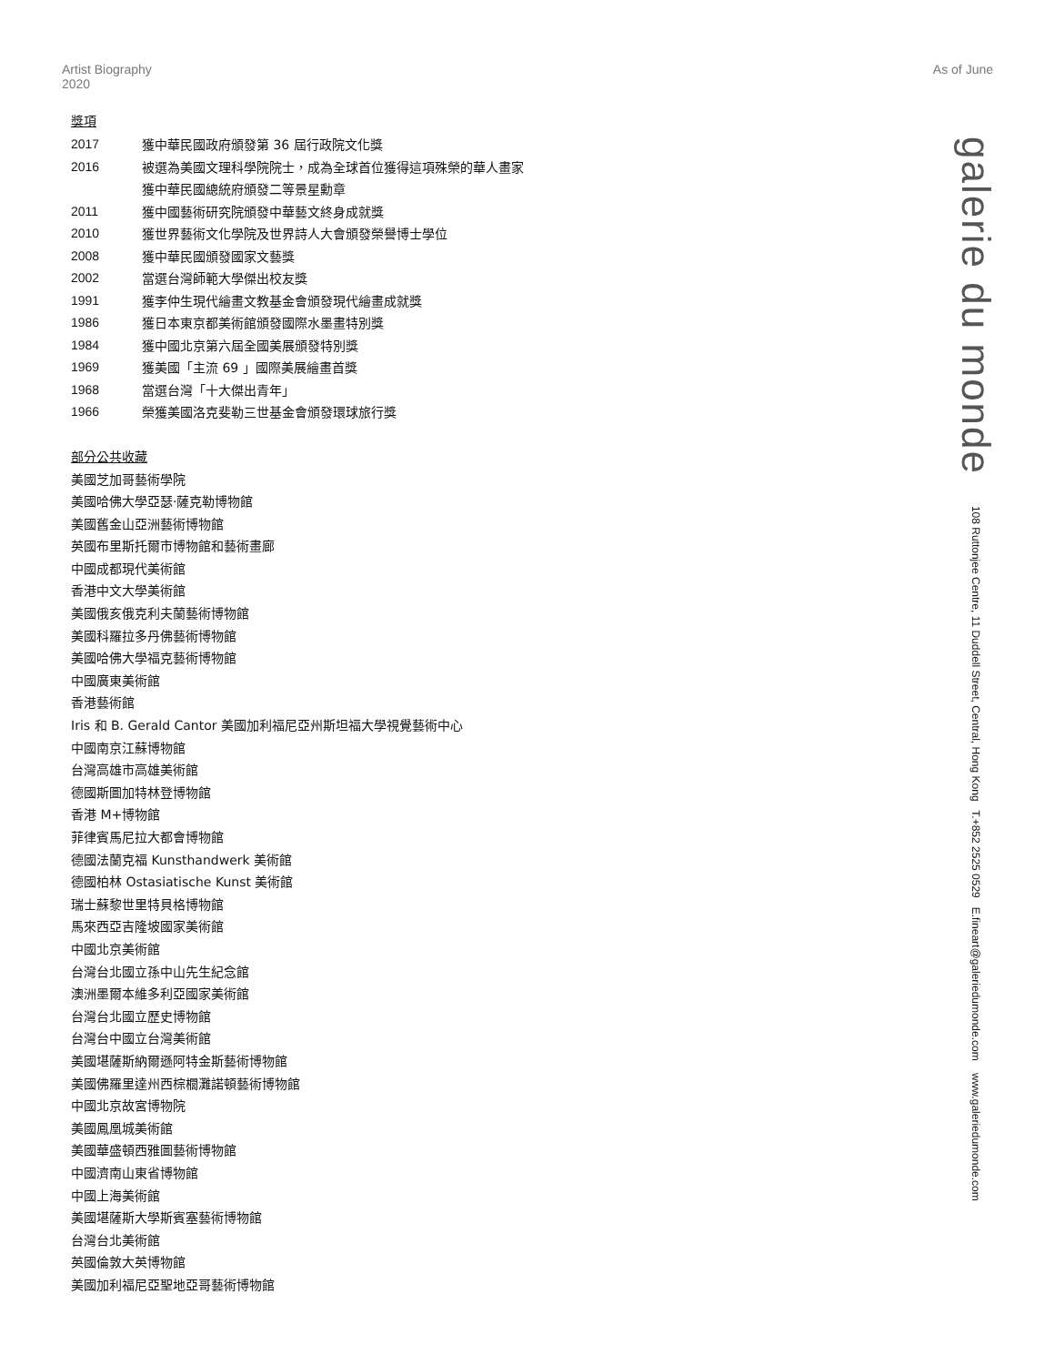Artist Biography
2020
As of June
獎項
| 2017 | 獲中華民國政府頒發第 36 屆行政院文化獎 |
| 2016 | 被選為美國文理科學院院士，成為全球首位獲得這項殊榮的華人畫家 |
| | 獲中華民國總統府頒發二等景星勳章 |
| 2011 | 獲中國藝術研究院頒發中華藝文終身成就獎 |
| 2010 | 獲世界藝術文化學院及世界詩人大會頒發榮譽博士學位 |
| 2008 | 獲中華民國頒發國家文藝獎 |
| 2002 | 當選台灣師範大學傑出校友獎 |
| 1991 | 獲李仲生現代繪畫文教基金會頒發現代繪畫成就獎 |
| 1986 | 獲日本東京都美術館頒發國際水墨畫特別獎 |
| 1984 | 獲中國北京第六屆全國美展頒發特別獎 |
| 1969 | 獲美國「主流 69 」國際美展繪畫首獎 |
| 1968 | 當選台灣「十大傑出青年」 |
| 1966 | 榮獲美國洛克斐勒三世基金會頒發環球旅行獎 |
部分公共收藏
美國芝加哥藝術學院
美國哈佛大學亞瑟·薩克勒博物館
美國舊金山亞洲藝術博物館
英國布里斯托爾市博物館和藝術畫廊
中國成都現代美術館
香港中文大學美術館
美國俄亥俄克利夫蘭藝術博物館
美國科羅拉多丹佛藝術博物館
美國哈佛大學福克藝術博物館
中國廣東美術館
香港藝術館
Iris 和 B. Gerald Cantor 美國加利福尼亞州斯坦福大學視覺藝術中心
中國南京江蘇博物館
台灣高雄市高雄美術館
德國斯圖加特林登博物館
香港 M+博物館
菲律賓馬尼拉大都會博物館
德國法蘭克福 Kunsthandwerk 美術館
德國柏林 Ostasiatische Kunst 美術館
瑞士蘇黎世里特貝格博物館
馬來西亞吉隆坡國家美術館
中國北京美術館
台灣台北國立孫中山先生紀念館
澳洲墨爾本維多利亞國家美術館
台灣台北國立歷史博物館
台灣台中國立台灣美術館
美國堪薩斯納爾遜阿特金斯藝術博物館
美國佛羅里達州西棕櫚灘諾頓藝術博物館
中國北京故宮博物院
美國鳳凰城美術館
美國華盛頓西雅圖藝術博物館
中國濟南山東省博物館
中國上海美術館
美國堪薩斯大學斯賓塞藝術博物館
台灣台北美術館
英國倫敦大英博物館
美國加利福尼亞聖地亞哥藝術博物館
galerie du monde 108 Ruttonjee Centre, 11 Duddell Street, Central, Hong Kong T.+852 2525 0529 E.fineart@galeriedumonde.com www.galeriedumonde.com